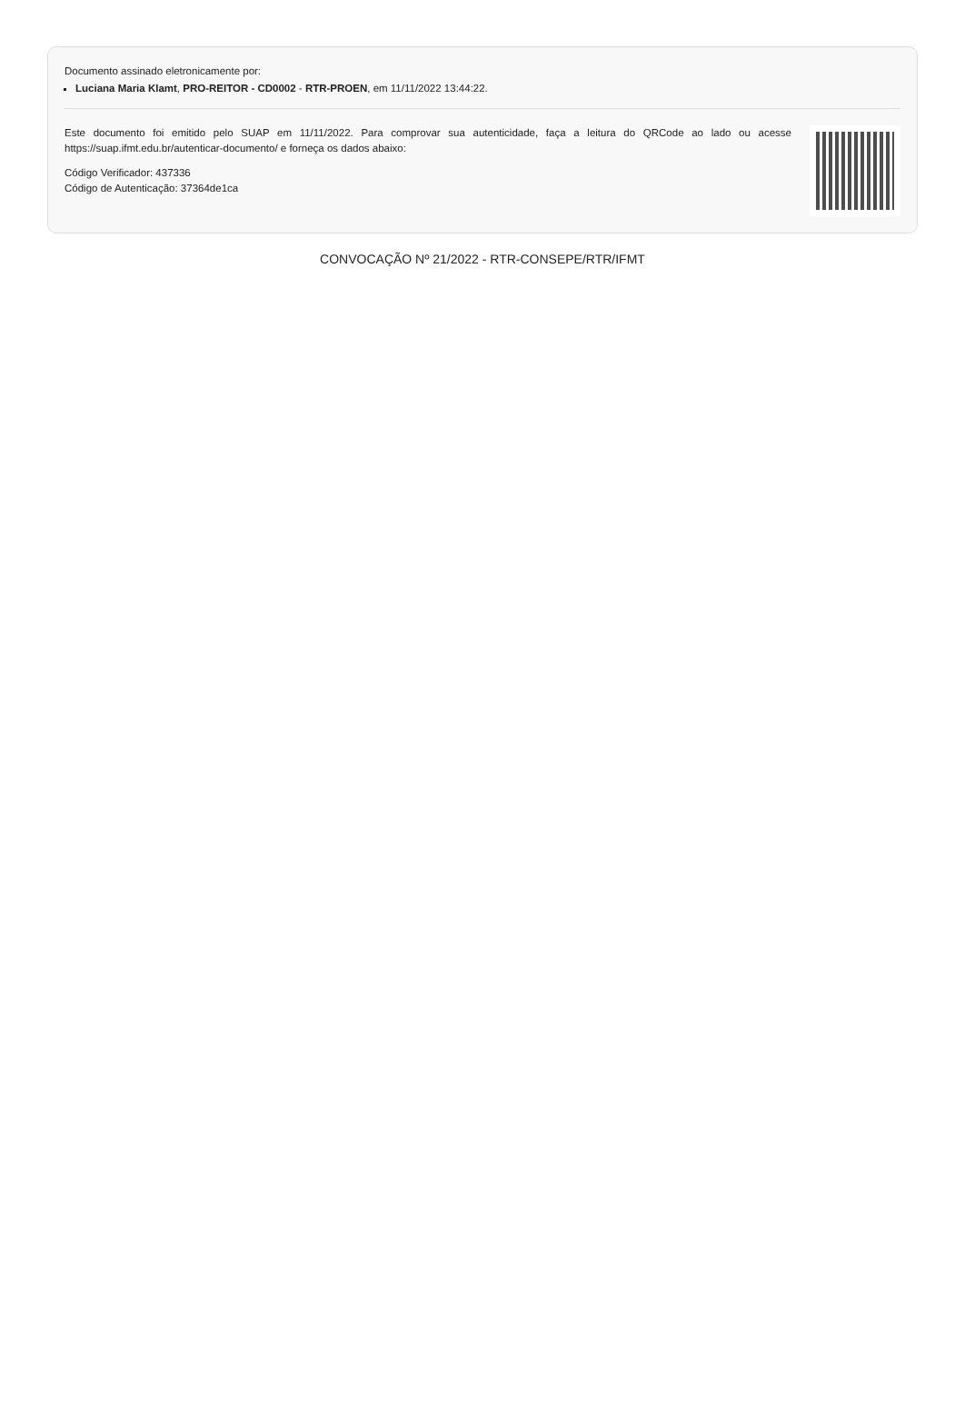Documento assinado eletronicamente por:
Luciana Maria Klamt, PRO-REITOR - CD0002 - RTR-PROEN, em 11/11/2022 13:44:22.
Este documento foi emitido pelo SUAP em 11/11/2022. Para comprovar sua autenticidade, faça a leitura do QRCode ao lado ou acesse https://suap.ifmt.edu.br/autenticar-documento/ e forneça os dados abaixo:
Código Verificador: 437336
Código de Autenticação: 37364de1ca
CONVOCAÇÃO Nº 21/2022 - RTR-CONSEPE/RTR/IFMT